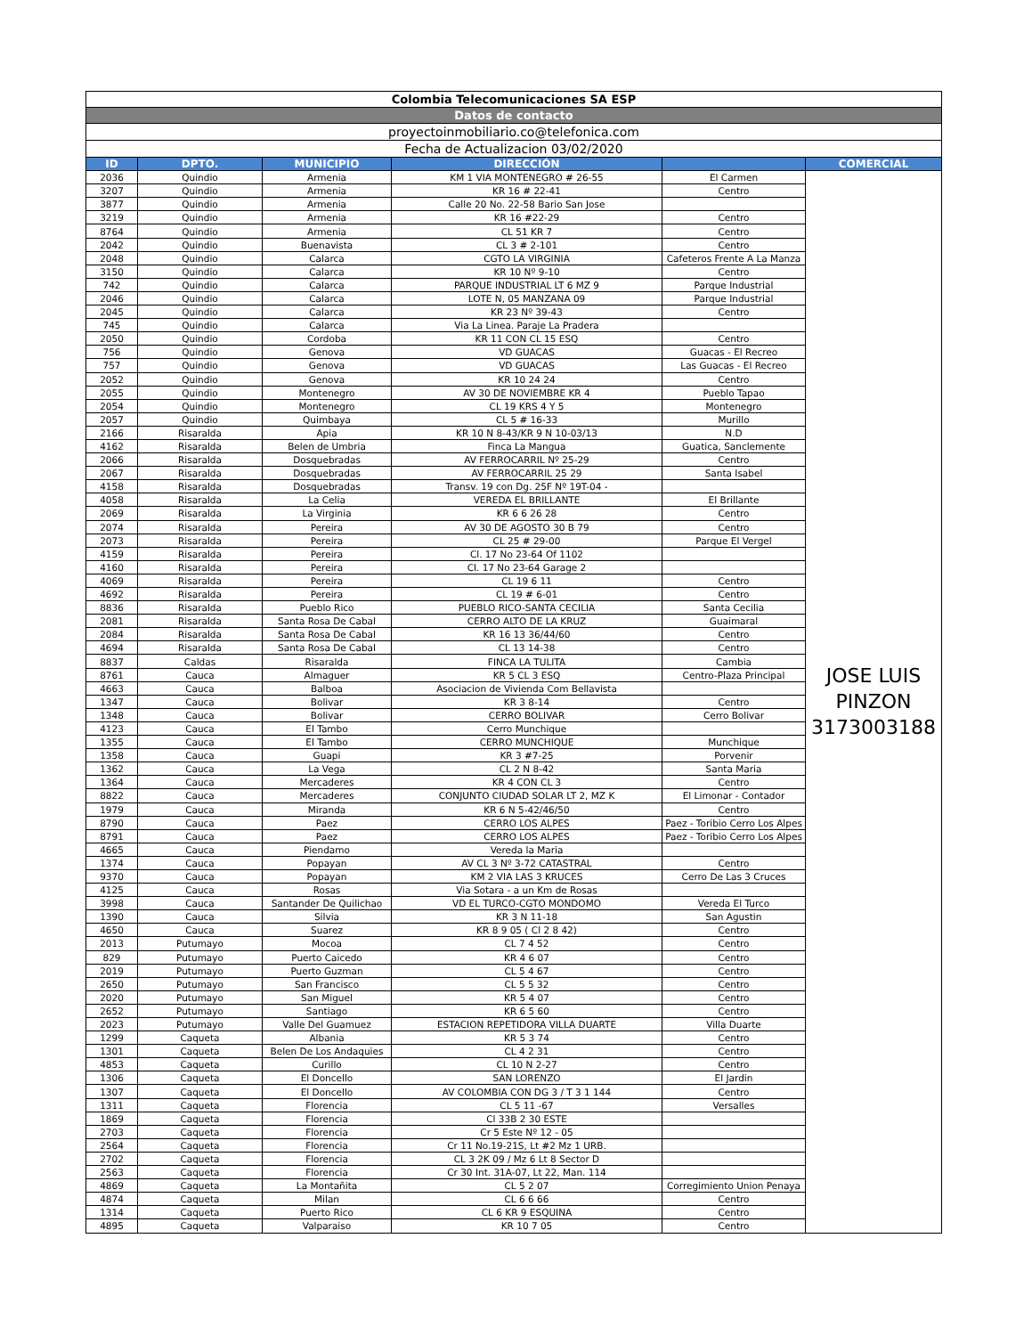| Colombia Telecomunicaciones SA ESP | | | | | |
| Datos de contacto | | | | | |
| proyectoinmobiliario.co@telefonica.com | | | | | |
| Fecha de Actualizacion 03/02/2020 | | | | | |
| ID | DPTO. | MUNICIPIO | DIRECCIÓN | | COMERCIAL |
| 2036 | Quindio | Armenia | KM 1 VIA MONTENEGRO # 26-55 | El Carmen | JOSE LUIS PINZON 3173003188 |
| 3207 | Quindio | Armenia | KR 16 # 22-41 | Centro | |
| 3877 | Quindio | Armenia | Calle 20 No. 22-58 Bario San Jose | | |
| 3219 | Quindio | Armenia | KR 16 #22-29 | Centro | |
| 8764 | Quindio | Armenia | CL 51 KR 7 | Centro | |
| 2042 | Quindio | Buenavista | CL 3 # 2-101 | Centro | |
| 2048 | Quindio | Calarca | CGTO LA VIRGINIA | Cafeteros Frente A La Manza | |
| 3150 | Quindio | Calarca | KR 10 Nº 9-10 | Centro | |
| 742 | Quindio | Calarca | PARQUE INDUSTRIAL LT 6 MZ 9 | Parque Industrial | |
| 2046 | Quindio | Calarca | LOTE N, 05 MANZANA 09 | Parque Industrial | |
| 2045 | Quindio | Calarca | KR 23 Nº 39-43 | Centro | |
| 745 | Quindio | Calarca | Via La Linea. Paraje La Pradera | | |
| 2050 | Quindio | Cordoba | KR 11 CON CL 15 ESQ | Centro | |
| 756 | Quindio | Genova | VD GUACAS | Guacas - El Recreo | |
| 757 | Quindio | Genova | VD GUACAS | Las Guacas - El Recreo | |
| 2052 | Quindio | Genova | KR 10 24 24 | Centro | |
| 2055 | Quindio | Montenegro | AV 30 DE NOVIEMBRE KR 4 | Pueblo Tapao | |
| 2054 | Quindio | Montenegro | CL 19 KRS 4 Y 5 | Montenegro | |
| 2057 | Quindio | Quimbaya | CL 5 # 16-33 | Murillo | |
| 2166 | Risaralda | Apia | KR 10 N 8-43/KR 9 N 10-03/13 | N.D | |
| 4162 | Risaralda | Belen de Umbria | Finca La Mangua | Guatica, Sanclemente | |
| 2066 | Risaralda | Dosquebradas | AV FERROCARRIL Nº 25-29 | Centro | |
| 2067 | Risaralda | Dosquebradas | AV FERROCARRIL 25 29 | Santa Isabel | |
| 4158 | Risaralda | Dosquebradas | Transv. 19 con Dg. 25F Nº 19T-04 - | | |
| 4058 | Risaralda | La Celia | VEREDA EL BRILLANTE | El Brillante | |
| 2069 | Risaralda | La Virginia | KR 6 6 26 28 | Centro | |
| 2074 | Risaralda | Pereira | AV 30 DE AGOSTO 30 B 79 | Centro | |
| 2073 | Risaralda | Pereira | CL 25 # 29-00 | Parque El Vergel | |
| 4159 | Risaralda | Pereira | Cl. 17 No 23-64 Of 1102 | | |
| 4160 | Risaralda | Pereira | Cl. 17 No 23-64 Garage 2 | | |
| 4069 | Risaralda | Pereira | CL 19 6 11 | Centro | |
| 4692 | Risaralda | Pereira | CL 19 # 6-01 | Centro | |
| 8836 | Risaralda | Pueblo Rico | PUEBLO RICO-SANTA CECILIA | Santa Cecilia | |
| 2081 | Risaralda | Santa Rosa De Cabal | CERRO ALTO DE LA KRUZ | Guaimaral | |
| 2084 | Risaralda | Santa Rosa De Cabal | KR 16 13 36/44/60 | Centro | |
| 4694 | Risaralda | Santa Rosa De Cabal | CL 13 14-38 | Centro | |
| 8837 | Caldas | Risaralda | FINCA LA TULITA | Cambia | |
| 8761 | Cauca | Almaguer | KR 5 CL 3 ESQ | Centro-Plaza Principal | |
| 4663 | Cauca | Balboa | Asociacion de Vivienda Com Bellavista | | |
| 1347 | Cauca | Bolivar | KR 3 8-14 | Centro | |
| 1348 | Cauca | Bolivar | CERRO BOLIVAR | Cerro Bolivar | |
| 4123 | Cauca | El Tambo | Cerro Munchique | | |
| 1355 | Cauca | El Tambo | CERRO MUNCHIQUE | Munchique | |
| 1358 | Cauca | Guapi | KR 3 #7-25 | Porvenir | |
| 1362 | Cauca | La Vega | CL 2 N 8-42 | Santa Maria | |
| 1364 | Cauca | Mercaderes | KR 4 CON CL 3 | Centro | |
| 8822 | Cauca | Mercaderes | CONJUNTO CIUDAD SOLAR LT 2, MZ K | El Limonar - Contador | |
| 1979 | Cauca | Miranda | KR 6 N 5-42/46/50 | Centro | |
| 8790 | Cauca | Paez | CERRO LOS ALPES | Paez - Toribio Cerro Los Alpes | |
| 8791 | Cauca | Paez | CERRO LOS ALPES | Paez - Toribio Cerro Los Alpes | |
| 4665 | Cauca | Piendamo | Vereda la Maria | | |
| 1374 | Cauca | Popayan | AV CL 3 Nº 3-72 CATASTRAL | Centro | |
| 9370 | Cauca | Popayan | KM 2 VIA LAS 3 KRUCES | Cerro De Las 3 Cruces | |
| 4125 | Cauca | Rosas | Via Sotara - a un Km de Rosas | | |
| 3998 | Cauca | Santander De Quilichao | VD EL TURCO-CGTO MONDOMO | Vereda El Turco | |
| 1390 | Cauca | Silvia | KR 3 N 11-18 | San Agustin | |
| 4650 | Cauca | Suarez | KR 8 9 05 ( Cl 2 8 42) | Centro | |
| 2013 | Putumayo | Mocoa | CL 7 4 52 | Centro | |
| 829 | Putumayo | Puerto Caicedo | KR 4 6 07 | Centro | |
| 2019 | Putumayo | Puerto Guzman | CL 5 4 67 | Centro | |
| 2650 | Putumayo | San Francisco | CL 5 5 32 | Centro | |
| 2020 | Putumayo | San Miguel | KR 5 4 07 | Centro | |
| 2652 | Putumayo | Santiago | KR 6 5 60 | Centro | |
| 2023 | Putumayo | Valle Del Guamuez | ESTACION REPETIDORA VILLA DUARTE | Villa Duarte | |
| 1299 | Caqueta | Albania | KR 5 3 74 | Centro | |
| 1301 | Caqueta | Belen De Los Andaquies | CL 4 2 31 | Centro | |
| 4853 | Caqueta | Curillo | CL 10 N 2-27 | Centro | |
| 1306 | Caqueta | El Doncello | SAN LORENZO | El Jardin | |
| 1307 | Caqueta | El Doncello | AV COLOMBIA CON DG 3 / T 3 1 144 | Centro | |
| 1311 | Caqueta | Florencia | CL 5 11 -67 | Versalles | |
| 1869 | Caqueta | Florencia | Cl 33B 2 30 ESTE | | |
| 2703 | Caqueta | Florencia | Cr 5 Este Nº 12 - 05 | | |
| 2564 | Caqueta | Florencia | Cr 11 No.19-21S, Lt #2 Mz 1 URB. | | |
| 2702 | Caqueta | Florencia | CL 3 2K 09 / Mz 6 Lt 8 Sector D | | |
| 2563 | Caqueta | Florencia | Cr 30 Int. 31A-07, Lt 22, Man. 114 | | |
| 4869 | Caqueta | La Montañita | CL 5 2 07 | Corregimiento Union Penaya | |
| 4874 | Caqueta | Milan | CL 6 6 66 | Centro | |
| 1314 | Caqueta | Puerto Rico | CL 6 KR 9 ESQUINA | Centro | |
| 4895 | Caqueta | Valparaiso | KR 10 7 05 | Centro | |